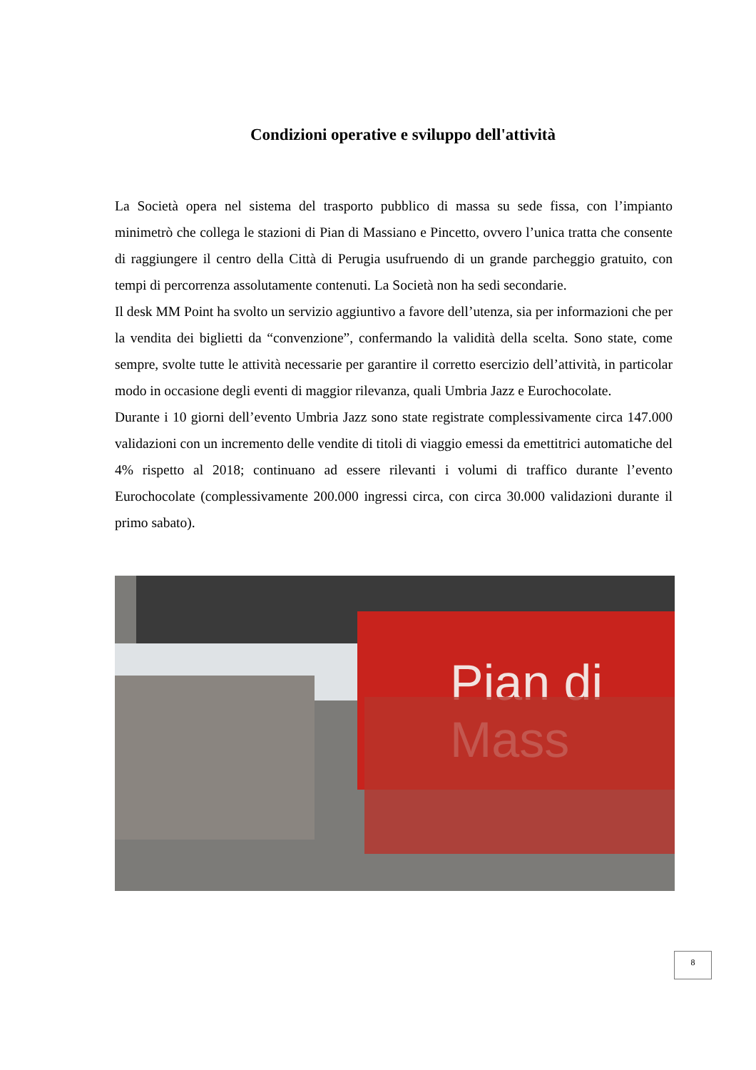Condizioni operative e sviluppo dell'attività
La Società opera nel sistema del trasporto pubblico di massa su sede fissa, con l’impianto minimetrò che collega le stazioni di Pian di Massiano e Pincetto, ovvero l’unica tratta che consente di raggiungere il centro della Città di Perugia usufruendo di un grande parcheggio gratuito, con tempi di percorrenza assolutamente contenuti. La Società non ha sedi secondarie.
Il desk MM Point ha svolto un servizio aggiuntivo a favore dell’utenza, sia per informazioni che per la vendita dei biglietti da “convenzione”, confermando la validità della scelta. Sono state, come sempre, svolte tutte le attività necessarie per garantire il corretto esercizio dell’attività, in particolar modo in occasione degli eventi di maggior rilevanza, quali Umbria Jazz e Eurochocolate.
Durante i 10 giorni dell’evento Umbria Jazz sono state registrate complessivamente circa 147.000 validazioni con un incremento delle vendite di titoli di viaggio emessi da emettitrici automatiche del 4% rispetto al 2018; continuano ad essere rilevanti i volumi di traffico durante l’evento Eurochocolate (complessivamente 200.000 ingressi circa, con circa 30.000 validazioni durante il primo sabato).
Pian di Mass
8